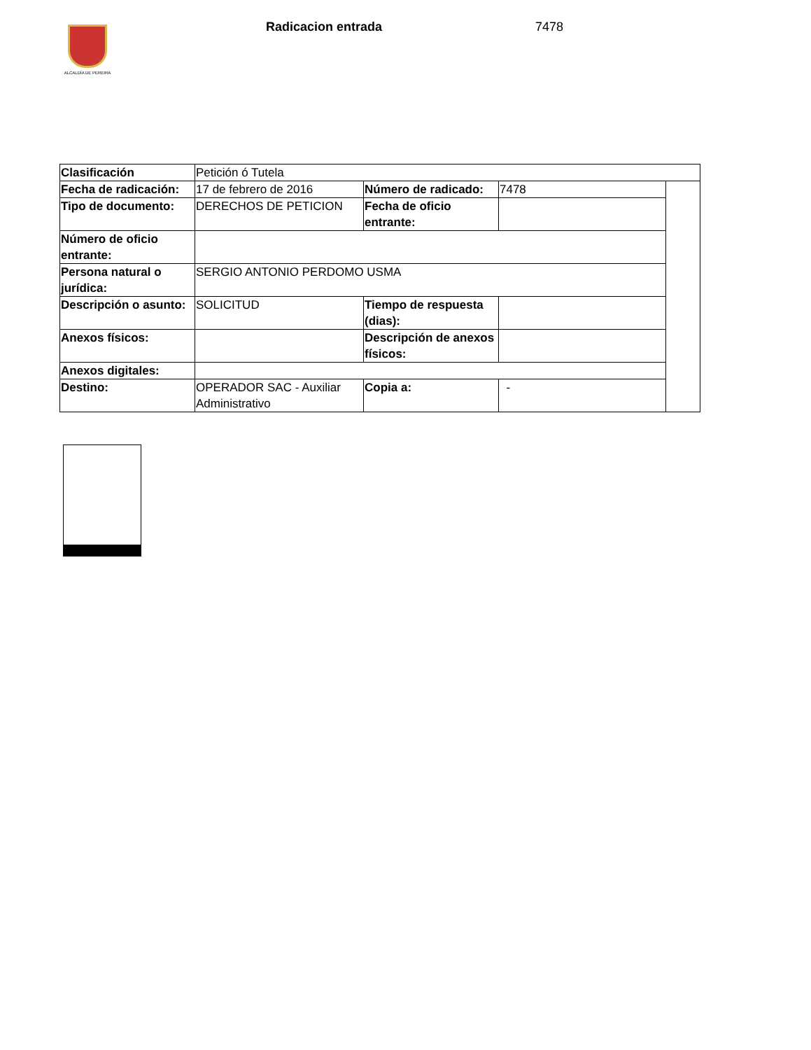ALCALDÍA DE PEREIRA Radicacion entrada 7478
| Clasificación | Petición ó Tutela | | | |
| Fecha de radicación: | 17 de febrero de 2016 | Número de radicado: | 7478 | |
| Tipo de documento: | DERECHOS DE PETICION | Fecha de oficio entrante: | | |
| Número de oficio entrante: | | | | |
| Persona natural o jurídica: | SERGIO ANTONIO PERDOMO USMA | | | |
| Descripción o asunto: | SOLICITUD | Tiempo de respuesta (dias): | | |
| Anexos físicos: | | Descripción de anexos físicos: | | |
| Anexos digitales: | | | | |
| Destino: | OPERADOR SAC - Auxiliar Administrativo | Copia a: | - | |